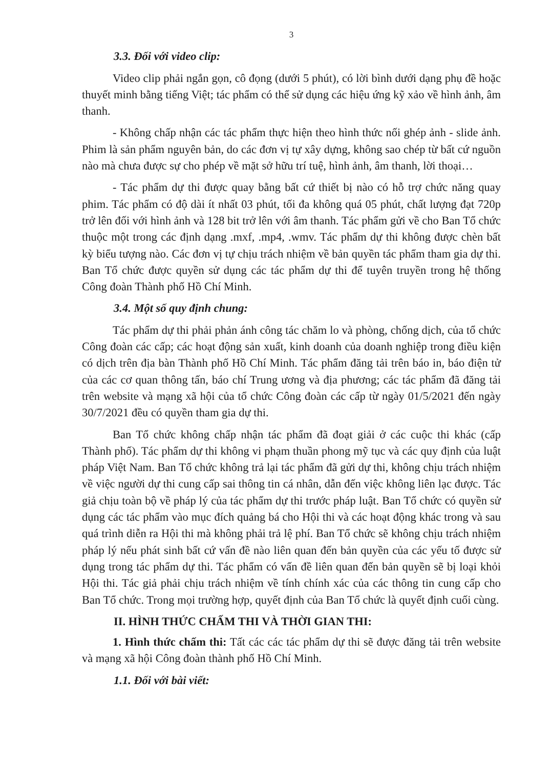3
3.3. Đối với video clip:
Video clip phải ngắn gọn, cô đọng (dưới 5 phút), có lời bình dưới dạng phụ đề hoặc thuyết minh bằng tiếng Việt; tác phẩm có thể sử dụng các hiệu ứng kỹ xảo về hình ảnh, âm thanh.
- Không chấp nhận các tác phẩm thực hiện theo hình thức nối ghép ảnh - slide ảnh. Phim là sản phẩm nguyên bản, do các đơn vị tự xây dựng, không sao chép từ bất cứ nguồn nào mà chưa được sự cho phép về mặt sở hữu trí tuệ, hình ảnh, âm thanh, lời thoại…
- Tác phẩm dự thi được quay bằng bất cứ thiết bị nào có hỗ trợ chức năng quay phim. Tác phẩm có độ dài ít nhất 03 phút, tối đa không quá 05 phút, chất lượng đạt 720p trở lên đối với hình ảnh và 128 bit trở lên với âm thanh. Tác phẩm gửi về cho Ban Tổ chức thuộc một trong các định dạng .mxf, .mp4, .wmv. Tác phẩm dự thi không được chèn bất kỳ biểu tượng nào. Các đơn vị tự chịu trách nhiệm về bản quyền tác phẩm tham gia dự thi. Ban Tổ chức được quyền sử dụng các tác phẩm dự thi để tuyên truyền trong hệ thống Công đoàn Thành phố Hồ Chí Minh.
3.4. Một số quy định chung:
Tác phẩm dự thi phải phản ánh công tác chăm lo và phòng, chống dịch, của tổ chức Công đoàn các cấp; các hoạt động sản xuất, kinh doanh của doanh nghiệp trong điều kiện có dịch trên địa bàn Thành phố Hồ Chí Minh. Tác phẩm đăng tải trên báo in, báo điện tử của các cơ quan thông tấn, báo chí Trung ương và địa phương; các tác phẩm đã đăng tải trên website và mạng xã hội của tổ chức Công đoàn các cấp từ ngày 01/5/2021 đến ngày 30/7/2021 đều có quyền tham gia dự thi.
Ban Tổ chức không chấp nhận tác phẩm đã đoạt giải ở các cuộc thi khác (cấp Thành phố). Tác phẩm dự thi không vi phạm thuần phong mỹ tục và các quy định của luật pháp Việt Nam. Ban Tổ chức không trả lại tác phẩm đã gửi dự thi, không chịu trách nhiệm về việc người dự thi cung cấp sai thông tin cá nhân, dẫn đến việc không liên lạc được. Tác giả chịu toàn bộ về pháp lý của tác phẩm dự thi trước pháp luật. Ban Tổ chức có quyền sử dụng các tác phẩm vào mục đích quảng bá cho Hội thi và các hoạt động khác trong và sau quá trình diễn ra Hội thi mà không phải trả lệ phí. Ban Tổ chức sẽ không chịu trách nhiệm pháp lý nếu phát sinh bất cứ vấn đề nào liên quan đến bản quyền của các yếu tố được sử dụng trong tác phẩm dự thi. Tác phẩm có vấn đề liên quan đến bản quyền sẽ bị loại khỏi Hội thi. Tác giả phải chịu trách nhiệm về tính chính xác của các thông tin cung cấp cho Ban Tổ chức. Trong mọi trường hợp, quyết định của Ban Tổ chức là quyết định cuối cùng.
II. HÌNH THỨC CHẤM THI VÀ THỜI GIAN THI:
1. Hình thức chấm thi: Tất các các tác phẩm dự thi sẽ được đăng tải trên website và mạng xã hội Công đoàn thành phố Hồ Chí Minh.
1.1. Đối với bài viết: